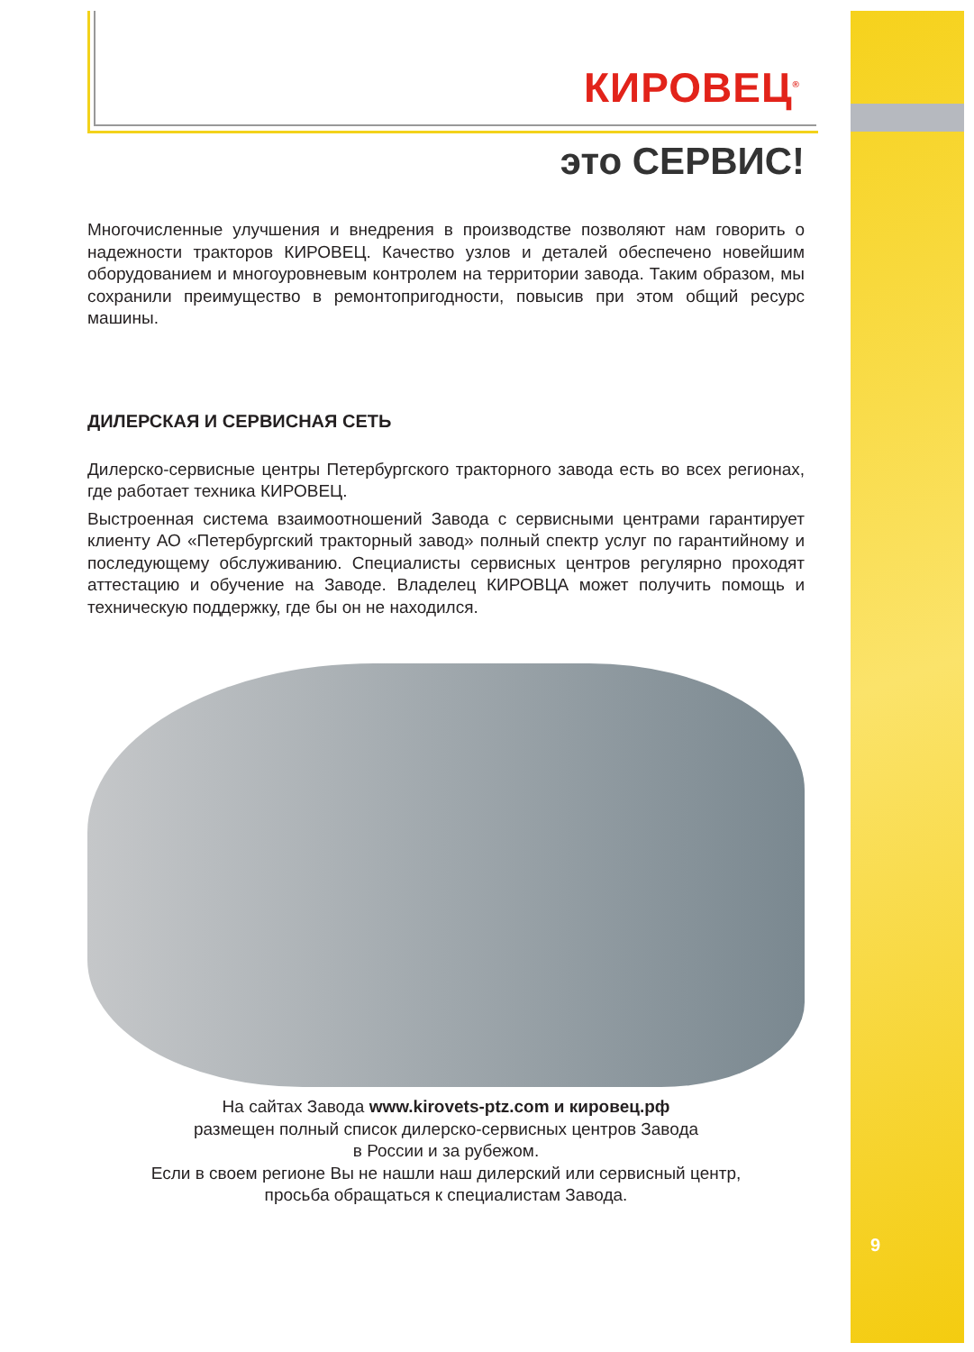КИРОВЕЦ<sup>®</sup>
это СЕРВИС!
Многочисленные улучшения и внедрения в производстве позволяют нам говорить о надежности тракторов КИРОВЕЦ. Качество узлов и деталей обеспечено новейшим оборудованием и многоуровневым контролем на территории завода. Таким образом, мы сохранили преимущество в ремонтопригодности, повысив при этом общий ресурс машины.
ДИЛЕРСКАЯ И СЕРВИСНАЯ СЕТЬ
Дилерско-сервисные центры Петербургского тракторного завода есть во всех регионах, где работает техника КИРОВЕЦ.
Выстроенная система взаимоотношений Завода с сервисными центрами гарантирует клиенту АО «Петербургский тракторный завод» полный спектр услуг по гарантийному и последующему обслуживанию. Специалисты сервисных центров регулярно проходят аттестацию и обучение на Заводе. Владелец КИРОВЦА может получить помощь и техническую поддержку, где бы он не находился.
На сайтах Завода www.kirovets-ptz.com и кировец.рф
размещен полный список дилерско-сервисных центров Завода
в России и за рубежом.
Если в своем регионе Вы не нашли наш дилерский или сервисный центр,
просьба обращаться к специалистам Завода.
9